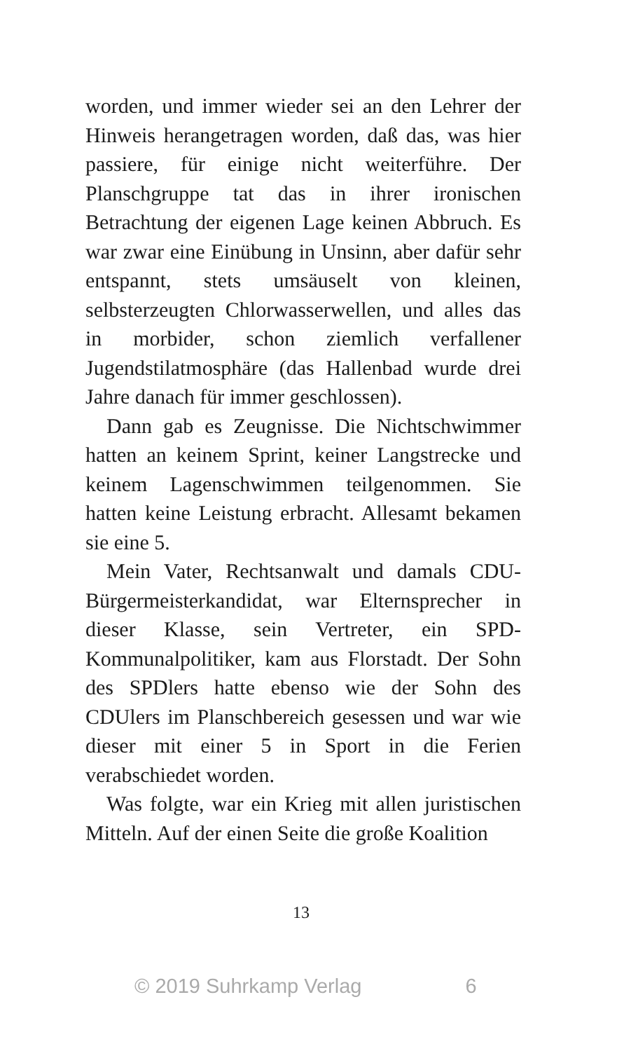worden, und immer wieder sei an den Lehrer der Hinweis herangetragen worden, daß das, was hier passiere, für einige nicht weiterführe. Der Planschgruppe tat das in ihrer ironischen Betrachtung der eigenen Lage keinen Abbruch. Es war zwar eine Einübung in Unsinn, aber dafür sehr entspannt, stets umsäuselt von kleinen, selbsterzeugten Chlorwasserwellen, und alles das in morbider, schon ziemlich verfallener Jugendstilatmosphäre (das Hallenbad wurde drei Jahre danach für immer geschlossen).
Dann gab es Zeugnisse. Die Nichtschwimmer hatten an keinem Sprint, keiner Langstrecke und keinem Lagenschwimmen teilgenommen. Sie hatten keine Leistung erbracht. Allesamt bekamen sie eine 5.
Mein Vater, Rechtsanwalt und damals CDU-Bürgermeisterkandidat, war Elternsprecher in dieser Klasse, sein Vertreter, ein SPD-Kommunalpolitiker, kam aus Florstadt. Der Sohn des SPDlers hatte ebenso wie der Sohn des CDUlers im Planschbereich gesessen und war wie dieser mit einer 5 in Sport in die Ferien verabschiedet worden.
Was folgte, war ein Krieg mit allen juristischen Mitteln. Auf der einen Seite die große Koalition
13
© 2019 Suhrkamp Verlag 6